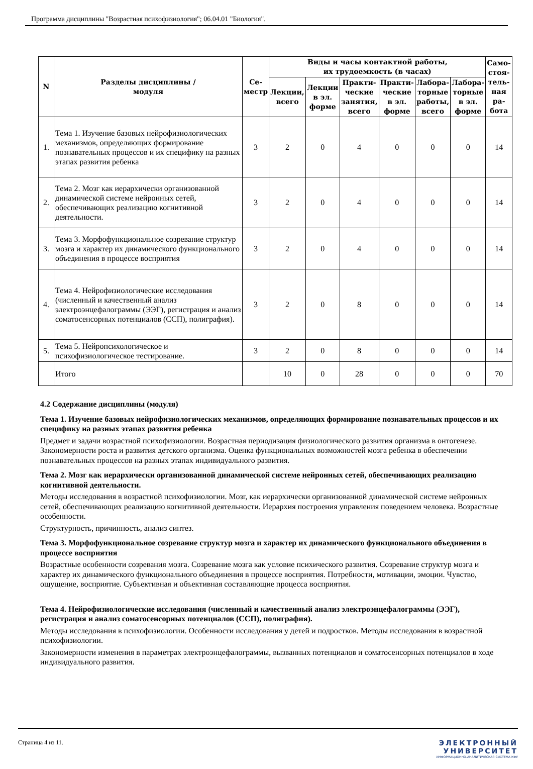Программа дисциплины "Возрастная психофизиология"; 06.04.01 "Биология".
| N | Разделы дисциплины / модуля | Се- местр | Виды и часы контактной работы, их трудоемкость (в часах) | | | | | | Само- стоя- тель- ная ра- бота |
| --- | --- | --- | --- | --- | --- | --- | --- | --- | --- |
| | | | Лекции, всего | Лекции в эл. форме | Практи- ческие занятия, всего | Практи- ческие в эл. форме | Лабора- торные работы, всего | Лабора- торные в эл. форме | |
| 1. | Тема 1. Изучение базовых нейрофизиологических механизмов, определяющих формирование познавательных процессов и их специфику на разных этапах развития ребенка | 3 | 2 | 0 | 4 | 0 | 0 | 0 | 14 |
| 2. | Тема 2. Мозг как иерархически организованной динамической системе нейронных сетей, обеспечивающих реализацию когнитивной деятельности. | 3 | 2 | 0 | 4 | 0 | 0 | 0 | 14 |
| 3. | Тема 3. Морфофункциональное созревание структур мозга и характер их динамического функционального объединения в процессе восприятия | 3 | 2 | 0 | 4 | 0 | 0 | 0 | 14 |
| 4. | Тема 4. Нейрофизиологические исследования (численный и качественный анализ электроэнцефалограммы (ЭЭГ), регистрация и анализ соматосенсорных потенциалов (ССП), полиграфия). | 3 | 2 | 0 | 8 | 0 | 0 | 0 | 14 |
| 5. | Тема 5. Нейропсихологическое и психофизиологическое тестирование. | 3 | 2 | 0 | 8 | 0 | 0 | 0 | 14 |
| | Итого | | 10 | 0 | 28 | 0 | 0 | 0 | 70 |
4.2 Содержание дисциплины (модуля)
Тема 1. Изучение базовых нейрофизиологических механизмов, определяющих формирование познавательных процессов и их специфику на разных этапах развития ребенка
Предмет и задачи возрастной психофизиологии. Возрастная периодизация физиологического развития организма в онтогенезе. Закономерности роста и развития детского организма. Оценка функциональных возможностей мозга ребенка в обеспечении познавательных процессов на разных этапах индивидуального развития.
Тема 2. Мозг как иерархически организованной динамической системе нейронных сетей, обеспечивающих реализацию когнитивной деятельности.
Методы исследования в возрастной психофизиологии. Мозг, как иерархически организованной динамической системе нейронных сетей, обеспечивающих реализацию когнитивной деятельности. Иерархия построения управления поведением человека. Возрастные особенности.
Структурность, причинность, анализ синтез.
Тема 3. Морфофункциональное созревание структур мозга и характер их динамического функционального объединения в процессе восприятия
Возрастные особенности созревания мозга. Созревание мозга как условие психического развития. Созревание структур мозга и характер их динамического функционального объединения в процессе восприятия. Потребности, мотивации, эмоции. Чувство, ощущение, восприятие. Субъективная и объективная составляющие процесса восприятия.
Тема 4. Нейрофизиологические исследования (численный и качественный анализ электроэнцефалограммы (ЭЭГ), регистрация и анализ соматосенсорных потенциалов (ССП), полиграфия).
Методы исследования в психофизиологии. Особенности исследования у детей и подростков. Методы исследования в возрастной психофизиологии.
Закономерности изменения в параметрах электроэнцефалограммы, вызванных потенциалов и соматосенсорных потенциалов в ходе индивидуального развития.
Страница 4 из 11.
ЭЛЕКТРОННЫЙ
УНИВЕРСИТЕТ
ИНФОРМАЦИОННО-АНАЛИТИЧЕСКАЯ СИСТЕМА КФУ